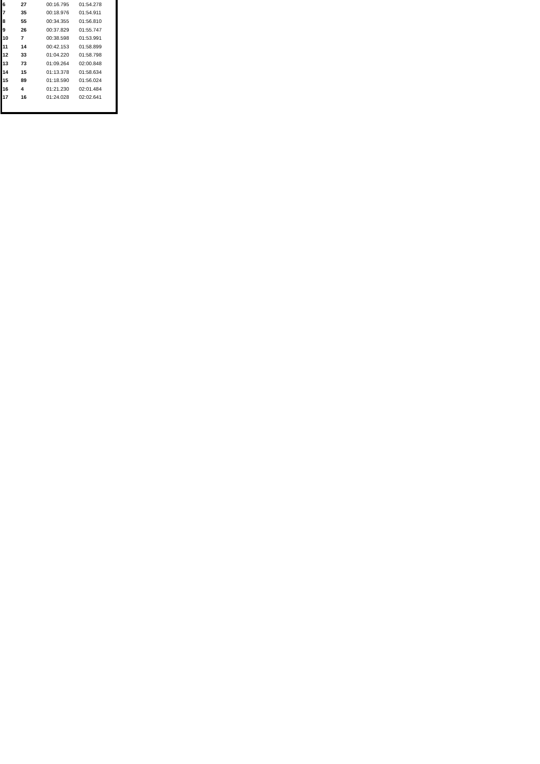| 6 | 27 | 00:16.795 | 01:54.278 |
| 7 | 35 | 00:18.976 | 01:54.911 |
| 8 | 55 | 00:34.355 | 01:56.810 |
| 9 | 26 | 00:37.829 | 01:55.747 |
| 10 | 7 | 00:38.598 | 01:53.991 |
| 11 | 14 | 00:42.153 | 01:58.899 |
| 12 | 33 | 01:04.220 | 01:58.798 |
| 13 | 73 | 01:09.264 | 02:00.848 |
| 14 | 15 | 01:13.378 | 01:58.634 |
| 15 | 89 | 01:18.590 | 01:56.024 |
| 16 | 4 | 01:21.230 | 02:01.484 |
| 17 | 16 | 01:24.028 | 02:02.641 |